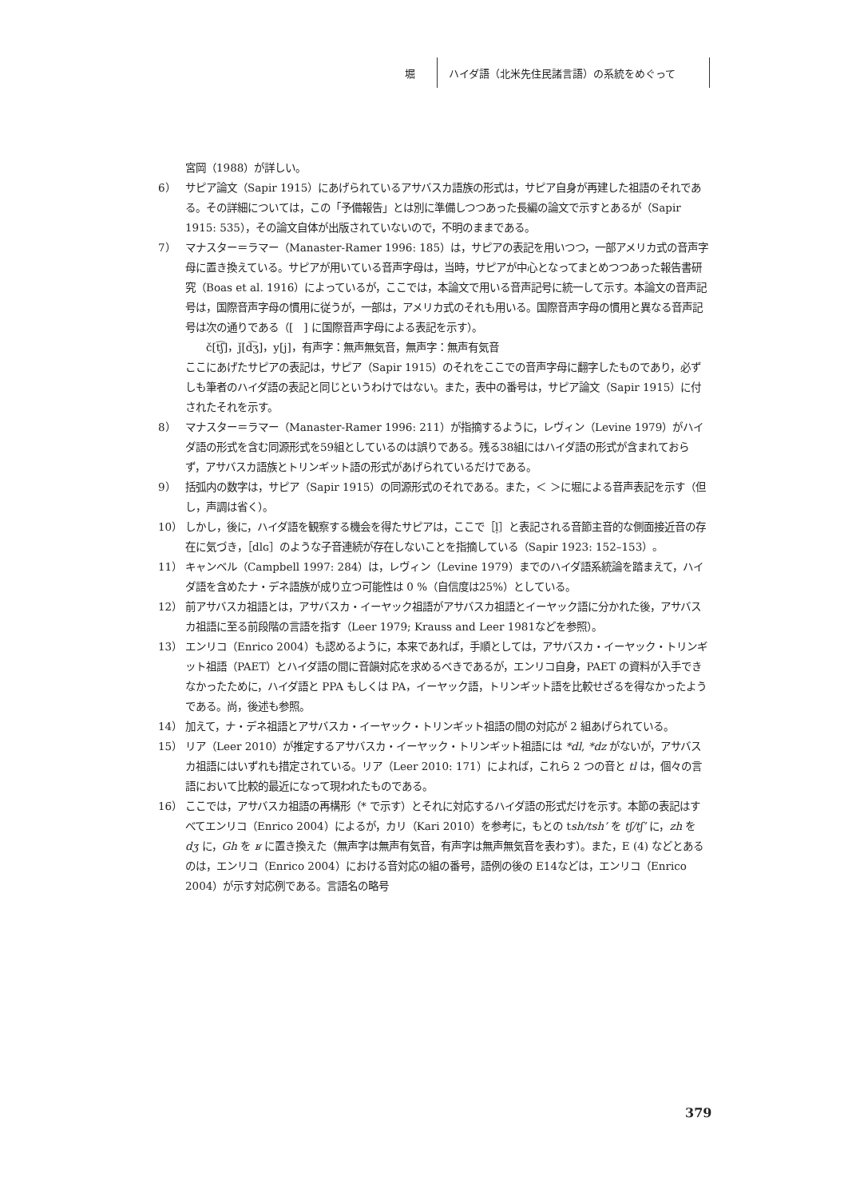堀
ハイダ語（北米先住民諸言語）の系統をめぐって
宮岡（1988）が詳しい。
6） サピア論文（Sapir 1915）にあげられているアサバスカ語族の形式は，サピア自身が再建した祖語のそれである。その詳細については，この「予備報告」とは別に準備しつつあった長編の論文で示すとあるが（Sapir 1915: 535），その論文自体が出版されていないので，不明のままである。
7） マナスター＝ラマー（Manaster-Ramer 1996: 185）は，サピアの表記を用いつつ，一部アメリカ式の音声字母に置き換えている。サピアが用いている音声字母は，当時，サピアが中心となってまとめつつあった報告書研究（Boas et al. 1916）によっているが，ここでは，本論文で用いる音声記号に統一して示す。本論文の音声記号は，国際音声字母の慣用に従うが，一部は，アメリカ式のそれも用いる。国際音声字母の慣用と異なる音声記号は次の通りである（[　] に国際音声字母による表記を示す）。
　　č[t͡ʃ]，ǰ[d͡ʒ]，y[j]，有声字：無声無気音，無声字：無声有気音
ここにあげたサピアの表記は，サピア（Sapir 1915）のそれをここでの音声字母に翻字したものであり，必ずしも筆者のハイダ語の表記と同じというわけではない。また，表中の番号は，サピア論文（Sapir 1915）に付されたそれを示す。
8） マナスター＝ラマー（Manaster-Ramer 1996: 211）が指摘するように，レヴィン（Levine 1979）がハイダ語の形式を含む同源形式を59組としているのは誤りである。残る38組にはハイダ語の形式が含まれておらず，アサバスカ語族とトリンギット語の形式があげられているだけである。
9） 括弧内の数字は，サピア（Sapir 1915）の同源形式のそれである。また，＜ ＞に堀による音声表記を示す（但し，声調は省く）。
10） しかし，後に，ハイダ語を観察する機会を得たサピアは，ここで［l̩］と表記される音節主音的な側面接近音の存在に気づき，［dlɢ］のような子音連続が存在しないことを指摘している（Sapir 1923: 152–153）。
11） キャンベル（Campbell 1997: 284）は，レヴィン（Levine 1979）までのハイダ語系統論を踏まえて，ハイダ語を含めたナ・デネ語族が成り立つ可能性は 0 %（自信度は25%）としている。
12） 前アサバスカ祖語とは，アサバスカ・イーヤック祖語がアサバスカ祖語とイーヤック語に分かれた後，アサバスカ祖語に至る前段階の言語を指す（Leer 1979; Krauss and Leer 1981などを参照）。
13） エンリコ（Enrico 2004）も認めるように，本来であれば，手順としては，アサバスカ・イーヤック・トリンギット祖語（PAET）とハイダ語の間に音韻対応を求めるべきであるが，エンリコ自身，PAET の資料が入手できなかったために，ハイダ語と PPA もしくは PA，イーヤック語，トリンギット語を比較せざるを得なかったようである。尚，後述も参照。
14） 加えて，ナ・デネ祖語とアサバスカ・イーヤック・トリンギット祖語の間の対応が 2 組あげられている。
15） リア（Leer 2010）が推定するアサバスカ・イーヤック・トリンギット祖語には *dl, *dz がないが，アサバスカ祖語にはいずれも措定されている。リア（Leer 2010: 171）によれば，これら 2 つの音と tl は，個々の言語において比較的最近になって現われたものである。
16） ここでは，アサバスカ祖語の再構形（* で示す）とそれに対応するハイダ語の形式だけを示す。本節の表記はすべてエンリコ（Enrico 2004）によるが，カリ（Kari 2010）を参考に，もとの tsh/tsh’ を tʃ/tʃ’ に，zh を dʒ に，Gh を ʁ に置き換えた（無声字は無声有気音，有声字は無声無気音を表わす）。また，E (4) などとあるのは，エンリコ（Enrico 2004）における音対応の組の番号，語例の後の E14などは，エンリコ（Enrico 2004）が示す対応例である。言語名の略号
379